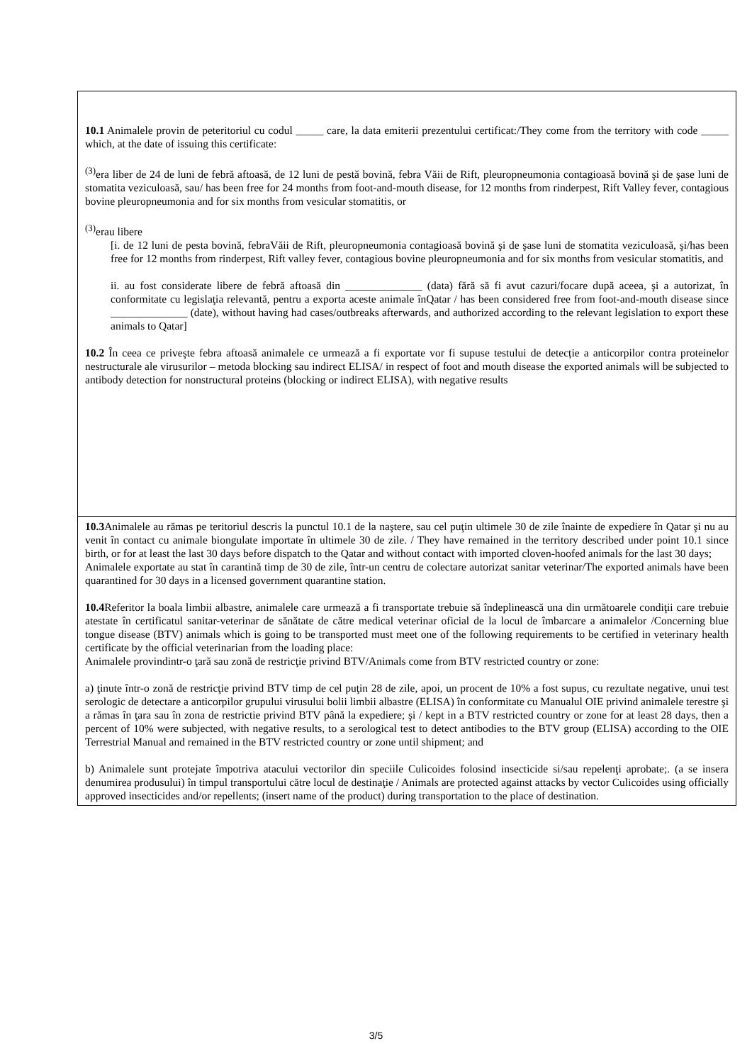| 10.1 Animalele provin de peteritoriul cu codul _____ care, la data emiterii prezentului certificat:/They come from the territory with code _____ which, at the date of issuing this certificate: <sup>(3)</sup> era liber de 24 de luni de febră aftoasă, de 12 luni de pestă bovină, febra Văii de Rift, pleuropneumonia contagioasă bovină şi de şase luni de stomatita veziculoasă, sau/ has been free for 24 months from foot-and-mouth disease, for 12 months from rinderpest, Rift Valley fever, contagious bovine pleuropneumonia and for six months from vesicular stomatitis, or <sup>(3)</sup> erau libere [i. de 12 luni de pesta bovină, febraVăii de Rift, pleuropneumonia contagioasă bovină şi de şase luni de stomatita veziculoasă, şi/has been free for 12 months from rinderpest, Rift valley fever, contagious bovine pleuropneumonia and for six months from vesicular stomatitis, and ii. au fost considerate libere de febră aftoasă din ______________ (data) fără să fi avut cazuri/focare după aceea, şi a autorizat, în conformitate cu legislaţia relevantă, pentru a exporta aceste animale înQatar / has been considered free from foot-and-mouth disease since ______________ (date), without having had cases/outbreaks afterwards, and authorized according to the relevant legislation to export these animals to Qatar] 10.2 În ceea ce priveşte febra aftoasă animalele ce urmează a fi exportate vor fi supuse testului de detecție a anticorpilor contra proteinelor nestructurale ale virusurilor – metoda blocking sau indirect ELISA/ in respect of foot and mouth disease the exported animals will be subjected to antibody detection for nonstructural proteins (blocking or indirect ELISA), with negative results |
| 10.3 Animalele au rămas pe teritoriul descris la punctul 10.1 de la naştere, sau cel puţin ultimele 30 de zile înainte de expediere în Qatar şi nu au venit în contact cu animale biongulate importate în ultimele 30 de zile. / They have remained in the territory described under point 10.1 since birth, or for at least the last 30 days before dispatch to the Qatar and without contact with imported cloven-hoofed animals for the last 30 days; Animalele exportate au stat în carantină timp de 30 de zile, într-un centru de colectare autorizat sanitar veterinar/The exported animals have been quarantined for 30 days in a licensed government quarantine station. 10.4 Referitor la boala limbii albastre, animalele care urmează a fi transportate trebuie să îndeplinească una din următoarele condiţii care trebuie atestate în certificatul sanitar-veterinar de sănătate de către medical veterinar oficial de la locul de îmbarcare a animalelor /Concerning blue tongue disease (BTV) animals which is going to be transported must meet one of the following requirements to be certified in veterinary health certificate by the official veterinarian from the loading place: Animalele provindintr-o ţară sau zonă de restricţie privind BTV/Animals come from BTV restricted country or zone: a) ţinute într-o zonă de restricţie privind BTV timp de cel puţin 28 de zile, apoi, un procent de 10% a fost supus, cu rezultate negative, unui test serologic de detectare a anticorpilor grupului virusului bolii limbii albastre (ELISA) în conformitate cu Manualul OIE privind animalele terestre şi a rămas în ţara sau în zona de restrictie privind BTV până la expediere; şi / kept in a BTV restricted country or zone for at least 28 days, then a percent of 10% were subjected, with negative results, to a serological test to detect antibodies to the BTV group (ELISA) according to the OIE Terrestrial Manual and remained in the BTV restricted country or zone until shipment; and b) Animalele sunt protejate împotriva atacului vectorilor din speciile Culicoides folosind insecticide si/sau repelenţi aprobate;. (a se insera denumirea produsului) în timpul transportului către locul de destinaţie / Animals are protected against attacks by vector Culicoides using officially approved insecticides and/or repellents; (insert name of the product) during transportation to the place of destination. |
3/5